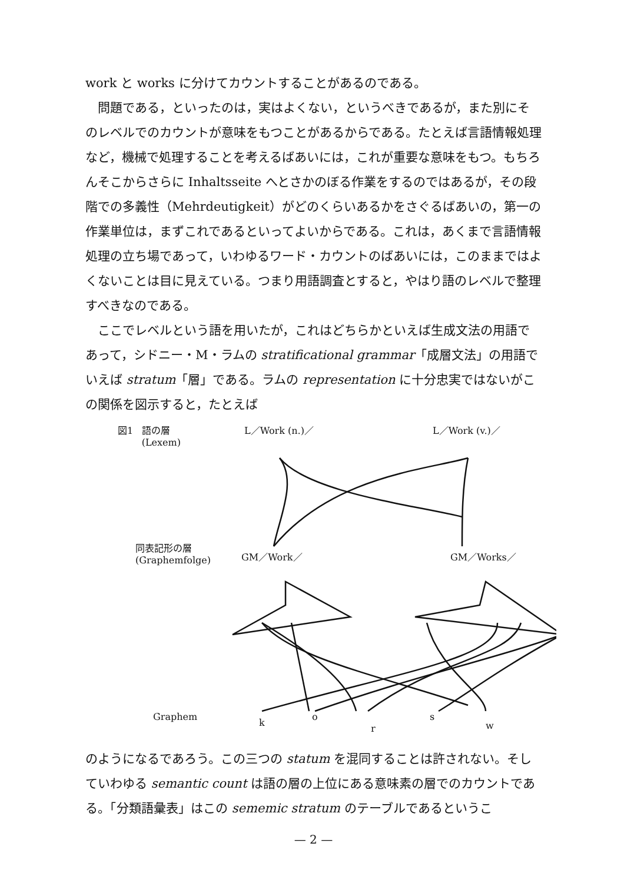work と works に分けてカウントすることがあるのである。
問題である，といったのは，実はよくない，というべきであるが，また別にそのレベルでのカウントが意味をもつことがあるからである。たとえば言語情報処理など，機械で処理することを考えるばあいには，これが重要な意味をもつ。もちろんそこからさらに Inhaltsseite へとさかのぼる作業をするのではあるが，その段階での多義性（Mehrdeutigkeit）がどのくらいあるかをさぐるばあいの，第一の作業単位は，まずこれであるといってよいからである。これは，あくまで言語情報処理の立ち場であって，いわゆるワード・カウントのばあいには，このままではよくないことは目に見えている。つまり用語調査とすると，やはり語のレベルで整理すべきなのである。
ここでレベルという語を用いたが，これはどちらかといえば生成文法の用語であって，シドニー・M・ラムの stratificational grammar「成層文法」の用語でいえば stratum「層」である。ラムの representation に十分忠実ではないがこの関係を図示すると，たとえば
図1 語の層
(Lexem)
L／Work (n.)／ L／Work (v.)／
同表記形の層
(Graphemfolge)
GM／Work／ GM／Works／
Graphem
k
o
r
s
w
のようになるであろう。この三つの statum を混同することは許されない。そしていわゆる semantic count は語の層の上位にある意味素の層でのカウントである。「分類語彙表」はこの sememic stratum のテーブルであるというこ
— 2 —